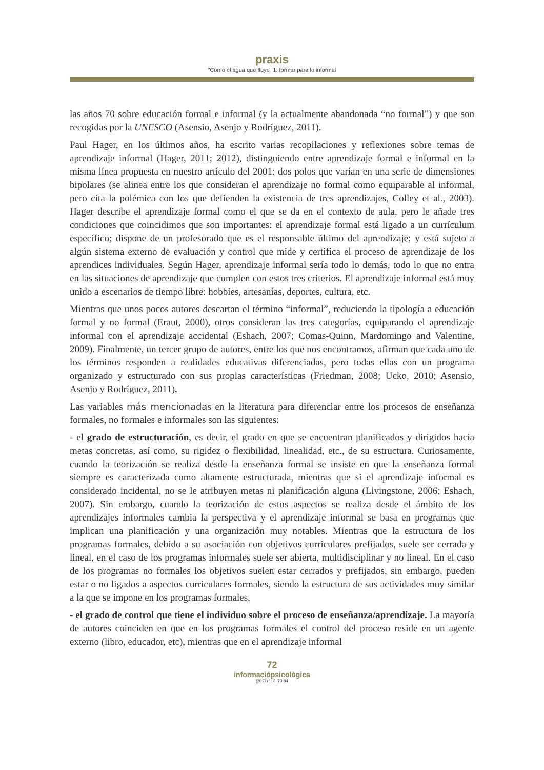praxis
“Como el agua que fluye” 1: formar para lo informal
las años 70 sobre educación formal e informal (y la actualmente abandonada “no formal”) y que son recogidas por la UNESCO (Asensio, Asenjo y Rodríguez, 2011).
Paul Hager, en los últimos años, ha escrito varias recopilaciones y reflexiones sobre temas de aprendizaje informal (Hager, 2011; 2012), distinguiendo entre aprendizaje formal e informal en la misma línea propuesta en nuestro artículo del 2001: dos polos que varían en una serie de dimensiones bipolares (se alinea entre los que consideran el aprendizaje no formal como equiparable al informal, pero cita la polémica con los que defienden la existencia de tres aprendizajes, Colley et al., 2003). Hager describe el aprendizaje formal como el que se da en el contexto de aula, pero le añade tres condiciones que coincidimos que son importantes: el aprendizaje formal está ligado a un currículum específico; dispone de un profesorado que es el responsable último del aprendizaje; y está sujeto a algún sistema externo de evaluación y control que mide y certifica el proceso de aprendizaje de los aprendices individuales. Según Hager, aprendizaje informal sería todo lo demás, todo lo que no entra en las situaciones de aprendizaje que cumplen con estos tres criterios. El aprendizaje informal está muy unido a escenarios de tiempo libre: hobbies, artesanías, deportes, cultura, etc.
Mientras que unos pocos autores descartan el término “informal”, reduciendo la tipología a educación formal y no formal (Eraut, 2000), otros consideran las tres categorías, equiparando el aprendizaje informal con el aprendizaje accidental (Eshach, 2007; Comas-Quinn, Mardomingo and Valentine, 2009). Finalmente, un tercer grupo de autores, entre los que nos encontramos, afirman que cada uno de los términos responden a realidades educativas diferenciadas, pero todas ellas con un programa organizado y estructurado con sus propias características (Friedman, 2008; Ucko, 2010; Asensio, Asenjo y Rodríguez, 2011).
Las variables más mencionadas en la literatura para diferenciar entre los procesos de enseñanza formales, no formales e informales son las siguientes:
- el grado de estructuración, es decir, el grado en que se encuentran planificados y dirigidos hacia metas concretas, así como, su rigidez o flexibilidad, linealidad, etc., de su estructura. Curiosamente, cuando la teorización se realiza desde la enseñanza formal se insiste en que la enseñanza formal siempre es caracterizada como altamente estructurada, mientras que si el aprendizaje informal es considerado incidental, no se le atribuyen metas ni planificación alguna (Livingstone, 2006; Eshach, 2007). Sin embargo, cuando la teorización de estos aspectos se realiza desde el ámbito de los aprendizajes informales cambia la perspectiva y el aprendizaje informal se basa en programas que implican una planificación y una organización muy notables. Mientras que la estructura de los programas formales, debido a su asociación con objetivos curriculares prefijados, suele ser cerrada y lineal, en el caso de los programas informales suele ser abierta, multidisciplinar y no lineal. En el caso de los programas no formales los objetivos suelen estar cerrados y prefijados, sin embargo, pueden estar o no ligados a aspectos curriculares formales, siendo la estructura de sus actividades muy similar a la que se impone en los programas formales.
- el grado de control que tiene el individuo sobre el proceso de enseñanza/aprendizaje. La mayoría de autores coinciden en que en los programas formales el control del proceso reside en un agente externo (libro, educador, etc), mientras que en el aprendizaje informal
72
informaciópsicològica
(2017) 113, 70-84